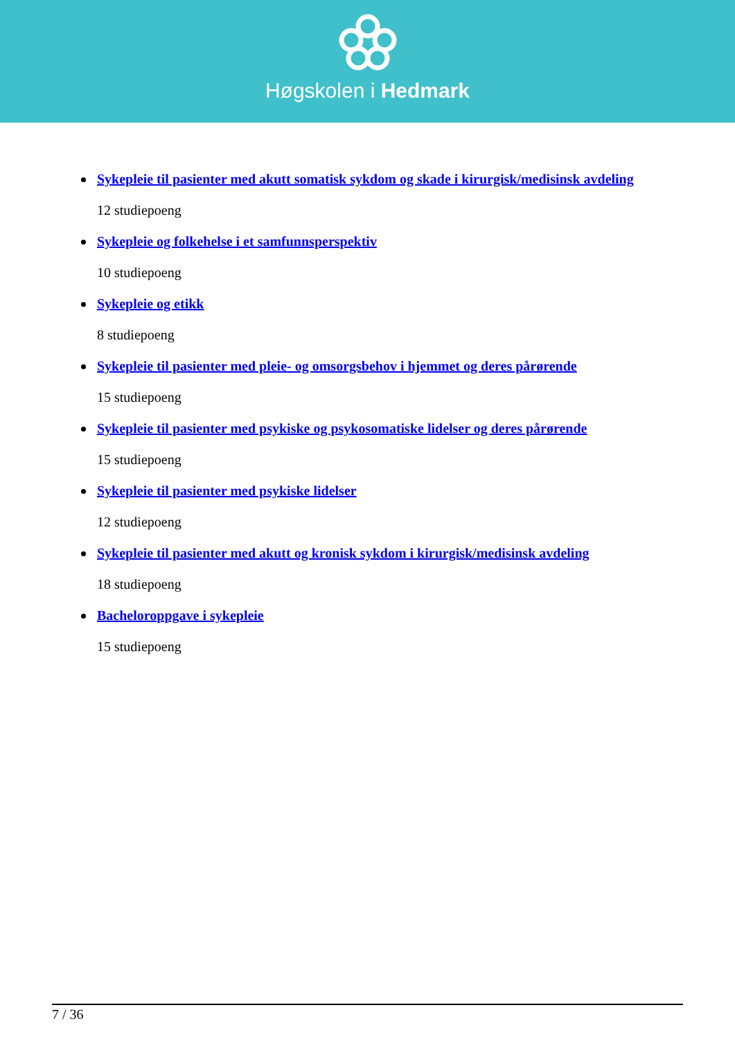Høgskolen i Hedmark
Sykepleie til pasienter med akutt somatisk sykdom og skade i kirurgisk/medisinsk avdeling
12 studiepoeng
Sykepleie og folkehelse i et samfunnsperspektiv
10 studiepoeng
Sykepleie og etikk
8 studiepoeng
Sykepleie til pasienter med pleie- og omsorgsbehov i hjemmet og deres pårørende
15 studiepoeng
Sykepleie til pasienter med psykiske og psykosomatiske lidelser og deres pårørende
15 studiepoeng
Sykepleie til pasienter med psykiske lidelser
12 studiepoeng
Sykepleie til pasienter med akutt og kronisk sykdom i kirurgisk/medisinsk avdeling
18 studiepoeng
Bacheloroppgave i sykepleie
15 studiepoeng
7 / 36